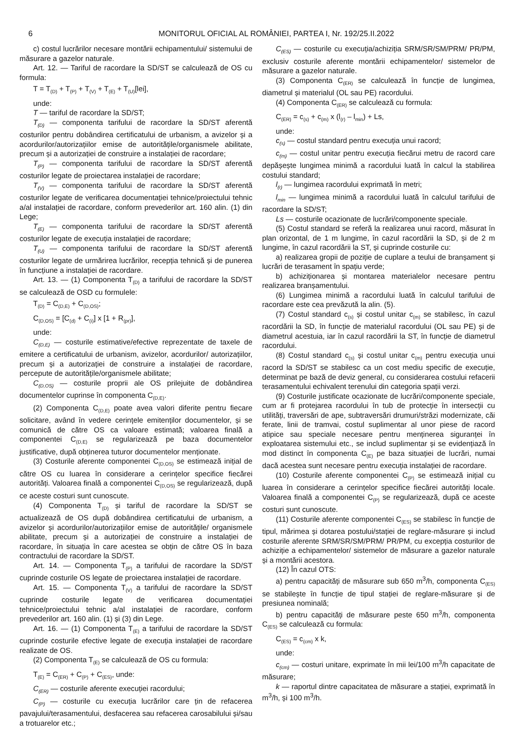6 MONITORUL OFICIAL AL ROMÂNIEI, PARTEA I, Nr. 192/25.II.2022
c) costul lucrărilor necesare montării echipamentului/ sistemului de măsurare a gazelor naturale.
Art. 12. — Tariful de racordare la SD/ST se calculează de OS cu formula:
T = T<sub>(D)</sub> + T<sub>(P)</sub> + T<sub>(V)</sub> + T<sub>(E)</sub> + T<sub>(U)</sub>[lei],
unde:
T — tariful de racordare la SD/ST;
T<sub>(D)</sub> — componenta tarifului de racordare la SD/ST aferentă costurilor pentru dobândirea certificatului de urbanism, a avizelor și a acordurilor/autorizațiilor emise de autoritățile/organismele abilitate, precum și a autorizației de construire a instalației de racordare;
T<sub>(P)</sub> — componenta tarifului de racordare la SD/ST aferentă costurilor legate de proiectarea instalației de racordare;
T<sub>(V)</sub> — componenta tarifului de racordare la SD/ST aferentă costurilor legate de verificarea documentației tehnice/proiectului tehnic a/al instalației de racordare, conform prevederilor art. 160 alin. (1) din Lege;
T<sub>(E)</sub> — componenta tarifului de racordare la SD/ST aferentă costurilor legate de execuția instalației de racordare;
T<sub>(U)</sub> — componenta tarifului de racordare la SD/ST aferentă costurilor legate de urmărirea lucrărilor, recepția tehnică și de punerea în funcțiune a instalației de racordare.
Art. 13. — (1) Componenta T<sub>(D)</sub> a tarifului de racordare la SD/ST se calculează de OSD cu formulele:
T<sub>(D)</sub> = C<sub>(D,E)</sub> + C<sub>(D,OS)</sub>;
C<sub>(D,OS)</sub> = [C<sub>(d)</sub> + C<sub>(i)</sub>] x [1 + R<sub>(pr)</sub>],
unde:
C<sub>(D,E)</sub> — costurile estimative/efective reprezentate de taxele de emitere a certificatului de urbanism, avizelor, acordurilor/ autorizațiilor, precum și a autorizației de construire a instalației de racordare, percepute de autoritățile/organismele abilitate;
C<sub>(D,OS)</sub> — costurile proprii ale OS prilejuite de dobândirea documentelor cuprinse în componenta C<sub>(D,E)</sub>.
(2) Componenta C<sub>(D,E)</sub> poate avea valori diferite pentru fiecare solicitare, având în vedere cerințele emitenților documentelor, și se comunică de către OS ca valoare estimată; valoarea finală a componentei C<sub>(D,E)</sub> se regularizează pe baza documentelor justificative, după obținerea tuturor documentelor menționate.
(3) Costurile aferente componentei C<sub>(D,OS)</sub> se estimează inițial de către OS cu luarea în considerare a cerințelor specifice fiecărei autorități. Valoarea finală a componentei C<sub>(D,OS)</sub> se regularizează, după ce aceste costuri sunt cunoscute.
(4) Componenta T<sub>(D)</sub> și tariful de racordare la SD/ST se actualizează de OS după dobândirea certificatului de urbanism, a avizelor și acordurilor/autorizațiilor emise de autoritățile/ organismele abilitate, precum și a autorizației de construire a instalației de racordare, în situația în care acestea se obțin de către OS în baza contractului de racordare la SD/ST.
Art. 14. — Componenta T<sub>(P)</sub> a tarifului de racordare la SD/ST cuprinde costurile OS legate de proiectarea instalației de racordare.
Art. 15. — Componenta T<sub>(V)</sub> a tarifului de racordare la SD/ST cuprinde costurile legate de verificarea documentației tehnice/proiectului tehnic a/al instalației de racordare, conform prevederilor art. 160 alin. (1) și (3) din Lege.
Art. 16. — (1) Componenta T<sub>(E)</sub> a tarifului de racordare la SD/ST cuprinde costurile efective legate de execuția instalației de racordare realizate de OS.
(2) Componenta T<sub>(E)</sub> se calculează de OS cu formula:
T<sub>(E)</sub> = C<sub>(ER)</sub> + C<sub>(P)</sub> + C<sub>(ES)</sub>, unde:
C<sub>(ER)</sub> — costurile aferente execuției racordului;
C<sub>(P)</sub> — costurile cu execuția lucrărilor care țin de refacerea pavajului/terasamentului, desfacerea sau refacerea carosabilului și/sau a trotuarelor etc.;
C<sub>(ES)</sub> — costurile cu execuția/achiziția SRM/SR/SM/PRM/ PR/PM, exclusiv costurile aferente montării echipamentelor/ sistemelor de măsurare a gazelor naturale.
(3) Componenta C<sub>(ER)</sub> se calculează în funcție de lungimea, diametrul și materialul (OL sau PE) racordului.
(4) Componenta C<sub>(ER)</sub> se calculează cu formula:
C<sub>(ER)</sub> = c<sub>(s)</sub> + c<sub>(m)</sub> x (l<sub>(r)</sub> – l<sub>min</sub>) + Ls,
unde:
c<sub>(s)</sub> — costul standard pentru execuția unui racord;
c<sub>(m)</sub> — costul unitar pentru execuția fiecărui metru de racord care depășește lungimea minimă a racordului luată în calcul la stabilirea costului standard;
l<sub>(r)</sub> — lungimea racordului exprimată în metri;
l<sub>min</sub> — lungimea minimă a racordului luată în calculul tarifului de racordare la SD/ST;
Ls — costurile ocazionate de lucrări/componente speciale.
(5) Costul standard se referă la realizarea unui racord, măsurat în plan orizontal, de 1 m lungime, în cazul racordării la SD, și de 2 m lungime, în cazul racordării la ST, și cuprinde costurile cu:
a) realizarea gropii de poziție de cuplare a teului de branșament și lucrări de terasament în spațiu verde;
b) achiziționarea și montarea materialelor necesare pentru realizarea branșamentului.
(6) Lungimea minimă a racordului luată în calculul tarifului de racordare este cea prevăzută la alin. (5).
(7) Costul standard c<sub>(s)</sub> și costul unitar c<sub>(m)</sub> se stabilesc, în cazul racordării la SD, în funcție de materialul racordului (OL sau PE) și de diametrul acestuia, iar în cazul racordării la ST, în funcție de diametrul racordului.
(8) Costul standard c<sub>(s)</sub> și costul unitar c<sub>(m)</sub> pentru execuția unui racord la SD/ST se stabilesc ca un cost mediu specific de execuție, determinat pe bază de deviz general, cu considerarea costului refacerii terasamentului echivalent terenului din categoria spații verzi.
(9) Costurile justificate ocazionate de lucrări/componente speciale, cum ar fi protejarea racordului în tub de protecție în intersecții cu utilități, traversări de ape, subtraversări drumuri/străzi modernizate, căi ferate, linii de tramvai, costul suplimentar al unor piese de racord atipice sau speciale necesare pentru menținerea siguranței în exploatarea sistemului etc., se includ suplimentar și se evidențiază în mod distinct în componenta C<sub>(E)</sub> pe baza situației de lucrări, numai dacă acestea sunt necesare pentru execuția instalației de racordare.
(10) Costurile aferente componentei C<sub>(P)</sub> se estimează inițial cu luarea în considerare a cerințelor specifice fiecărei autorități locale. Valoarea finală a componentei C<sub>(P)</sub> se regularizează, după ce aceste costuri sunt cunoscute.
(11) Costurile aferente componentei C<sub>(ES)</sub> se stabilesc în funcție de tipul, mărimea și dotarea postului/stației de reglare-măsurare și includ costurile aferente SRM/SR/SM/PRM/ PR/PM, cu excepția costurilor de achiziție a echipamentelor/ sistemelor de măsurare a gazelor naturale și a montării acestora.
(12) În cazul OTS:
a) pentru capacități de măsurare sub 650 m<sup>3</sup>/h, componenta C<sub>(ES)</sub> se stabilește în funcție de tipul stației de reglare-măsurare și de presiunea nominală;
b) pentru capacități de măsurare peste 650 m<sup>3</sup>/h, componenta C<sub>(ES)</sub> se calculează cu formula:
C<sub>(ES)</sub> = c<sub>(cm)</sub> x k,
unde:
c<sub>(cm)</sub> — costuri unitare, exprimate în mii lei/100 m<sup>3</sup>/h capacitate de măsurare;
k — raportul dintre capacitatea de măsurare a stației, exprimată în m<sup>3</sup>/h, și 100 m<sup>3</sup>/h.